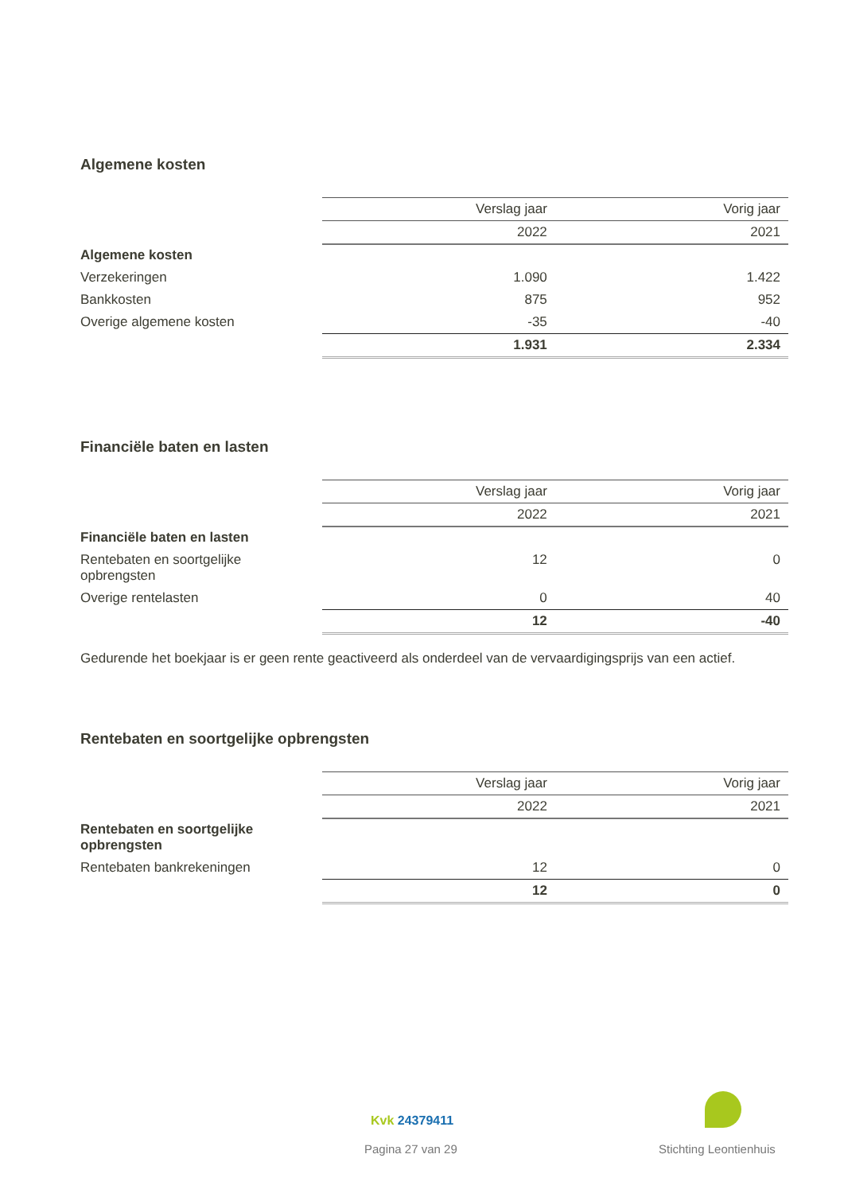Algemene kosten
| | Verslag jaar | Vorig jaar |
| --- | --- | --- |
| | 2022 | 2021 |
| Algemene kosten | | |
| Verzekeringen | 1.090 | 1.422 |
| Bankkosten | 875 | 952 |
| Overige algemene kosten | -35 | -40 |
| | 1.931 | 2.334 |
Financiële baten en lasten
| | Verslag jaar | Vorig jaar |
| --- | --- | --- |
| | 2022 | 2021 |
| Financiële baten en lasten | | |
| Rentebaten en soortgelijke opbrengsten | 12 | 0 |
| Overige rentelasten | 0 | 40 |
| | 12 | -40 |
Gedurende het boekjaar is er geen rente geactiveerd als onderdeel van de vervaardigingsprijs van een actief.
Rentebaten en soortgelijke opbrengsten
| | Verslag jaar | Vorig jaar |
| --- | --- | --- |
| | 2022 | 2021 |
| Rentebaten en soortgelijke opbrengsten | | |
| Rentebaten bankrekeningen | 12 | 0 |
| | 12 | 0 |
Kvk 24379411
Pagina 27 van 29 Stichting Leontienhuis